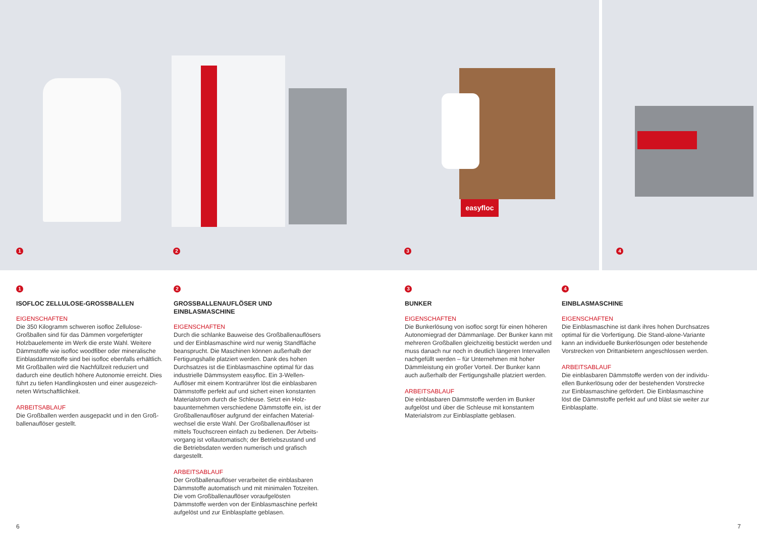easyfloc
1 2 3
4
1
ISOFLOC ZELLULOSE-GROSSBALLEN
EIGENSCHAFTEN
Die 350 Kilogramm schweren isofloc Zellulose-Großballen sind für das Dämmen vorgefertigter Holzbauelemente im Werk die erste Wahl. Weitere Dämmstoffe wie isofloc woodfiber oder mineralische Einblasdämmstoffe sind bei isofloc ebenfalls erhältlich. Mit Großballen wird die Nachfüllzeit reduziert und dadurch eine deutlich höhere Autonomie erreicht. Dies führt zu tiefen Handlingkosten und einer ausgezeich-neten Wirtschaftlichkeit.
ARBEITSABLAUF
Die Großballen werden ausgepackt und in den Groß-ballenauflöser gestellt.
2
GROSSBALLENAUFLÖSER UND EINBLASMASCHINE
EIGENSCHAFTEN
Durch die schlanke Bauweise des Großballenauflösers und der Einblasmaschine wird nur wenig Standfläche beansprucht. Die Maschinen können außerhalb der Fertigungshalle platziert werden. Dank des hohen Durchsatzes ist die Einblasmaschine optimal für das industrielle Dämmsystem easyfloc. Ein 3-Wellen-Auflöser mit einem Kontrarührer löst die einblasbaren Dämmstoffe perfekt auf und sichert einen konstanten Materialstrom durch die Schleuse. Setzt ein Holz-bauunternehmen verschiedene Dämmstoffe ein, ist der Großballenauflöser aufgrund der einfachen Material-wechsel die erste Wahl. Der Großballenauflöser ist mittels Touchscreen einfach zu bedienen. Der Arbeits-vorgang ist vollautomatisch; der Betriebszustand und die Betriebsdaten werden numerisch und grafisch dargestellt.
ARBEITSABLAUF
Der Großballenauflöser verarbeitet die einblasbaren Dämmstoffe automatisch und mit minimalen Totzeiten. Die vom Großballenauflöser voraufgelösten Dämmstoffe werden von der Einblasmaschine perfekt aufgelöst und zur Einblasplatte geblasen.
3
BUNKER
EIGENSCHAFTEN
Die Bunkerlösung von isofloc sorgt für einen höheren Autonomiegrad der Dämmanlage. Der Bunker kann mit mehreren Großballen gleichzeitig bestückt werden und muss danach nur noch in deutlich längeren Intervallen nachgefüllt werden – für Unternehmen mit hoher Dämmleistung ein großer Vorteil. Der Bunker kann auch außerhalb der Fertigungshalle platziert werden.
ARBEITSABLAUF
Die einblasbaren Dämmstoffe werden im Bunker aufgelöst und über die Schleuse mit konstantem Materialstrom zur Einblasplatte geblasen.
4
EINBLASMASCHINE
EIGENSCHAFTEN
Die Einblasmaschine ist dank ihres hohen Durchsatzes optimal für die Vorfertigung. Die Stand-alone-Variante kann an individuelle Bunkerlösungen oder bestehende Vorstrecken von Drittanbietern angeschlossen werden.
ARBEITSABLAUF
Die einblasbaren Dämmstoffe werden von der individu-ellen Bunkerlösung oder der bestehenden Vorstrecke zur Einblasmaschine gefördert. Die Einblasmaschine löst die Dämmstoffe perfekt auf und bläst sie weiter zur Einblasplatte.
6 7